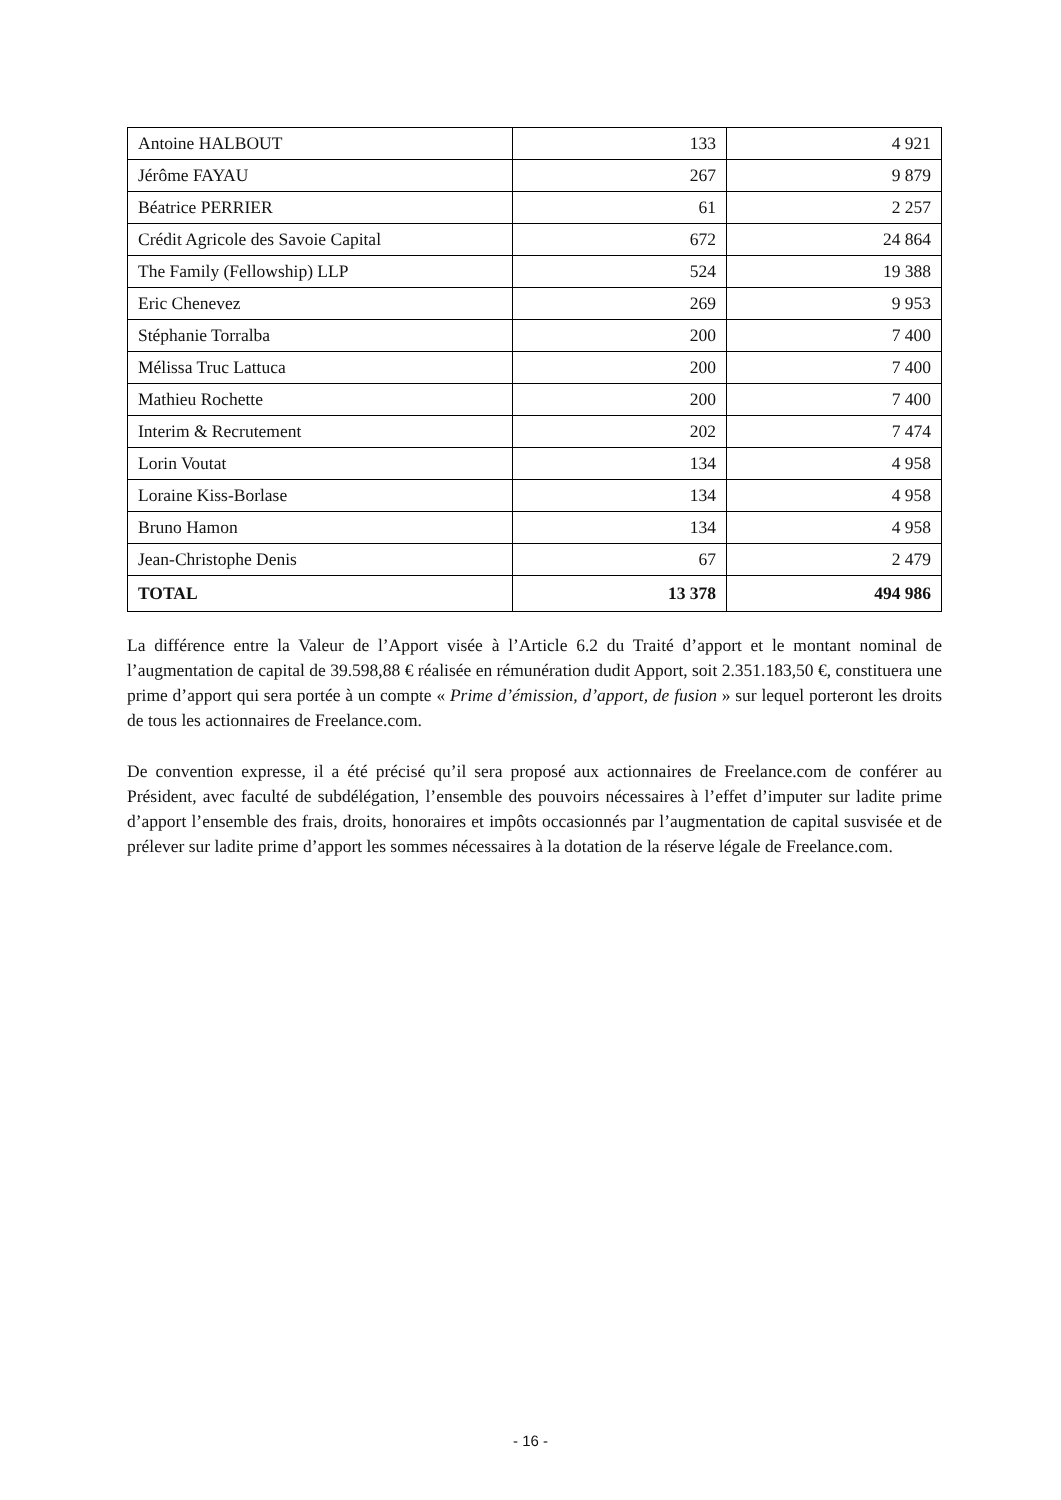| Antoine HALBOUT | 133 | 4 921 |
| Jérôme FAYAU | 267 | 9 879 |
| Béatrice PERRIER | 61 | 2 257 |
| Crédit Agricole des Savoie Capital | 672 | 24 864 |
| The Family (Fellowship) LLP | 524 | 19 388 |
| Eric Chenevez | 269 | 9 953 |
| Stéphanie Torralba | 200 | 7 400 |
| Mélissa Truc Lattuca | 200 | 7 400 |
| Mathieu Rochette | 200 | 7 400 |
| Interim & Recrutement | 202 | 7 474 |
| Lorin Voutat | 134 | 4 958 |
| Loraine Kiss-Borlase | 134 | 4 958 |
| Bruno Hamon | 134 | 4 958 |
| Jean-Christophe Denis | 67 | 2 479 |
| TOTAL | 13 378 | 494 986 |
La différence entre la Valeur de l’Apport visée à l’Article 6.2 du Traité d’apport et le montant nominal de l’augmentation de capital de 39.598,88 € réalisée en rémunération dudit Apport, soit 2.351.183,50 €, constituera une prime d’apport qui sera portée à un compte « Prime d’émission, d’apport, de fusion » sur lequel porteront les droits de tous les actionnaires de Freelance.com.
De convention expresse, il a été précisé qu’il sera proposé aux actionnaires de Freelance.com de conférer au Président, avec faculté de subdélégation, l’ensemble des pouvoirs nécessaires à l’effet d’imputer sur ladite prime d’apport l’ensemble des frais, droits, honoraires et impôts occasionnés par l’augmentation de capital susvisée et de prélever sur ladite prime d’apport les sommes nécessaires à la dotation de la réserve légale de Freelance.com.
- 16 -